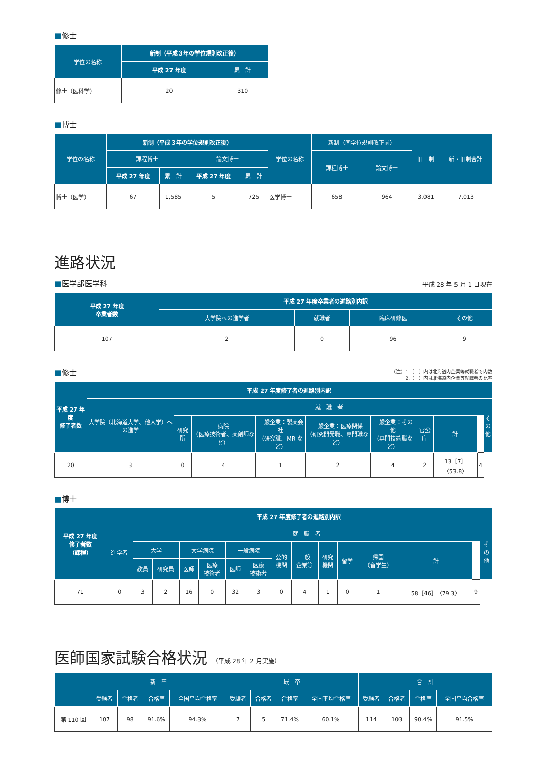■修士
| 学位の名称 | 新制（平成３年の学位規則改正後） | |
| --- | --- | --- |
| | 平成 27 年度 | 累 計 |
| 修士（医科学） | 20 | 310 |
■博士
| 学位の名称 | 新制（平成３年の学位規則改正後） | | | | 学位の名称 | 新制（同学位規則改正前） | | 旧 制 | 新・旧制合計 |
| --- | --- | --- | --- | --- | --- | --- | --- | --- | --- |
| | 課程博士 | | 論文博士 | | | 課程博士 | 論文博士 | | |
| | 平成 27 年度 | 累 計 | 平成 27 年度 | 累 計 | | | | | |
| 博士（医学） | 67 | 1,585 | 5 | 725 | 医学博士 | 658 | 964 | 3,081 | 7,013 |
進路状況
■医学部医学科
平成 28 年 5 月 1 日現在
| 平成 27 年度 卒業者数 | 平成 27 年度卒業者の進路別内訳 | | | |
| --- | --- | --- | --- | --- |
| | 大学院への進学者 | 就職者 | 臨床研修医 | その他 |
| 107 | 2 | 0 | 96 | 9 |
■修士
（注）1.［　］内は北海道内企業等就職者で内数
2.（　）内は北海道内企業等就職者の比率
| 平成 27 年度 修了者数 | 平成 27 年度修了者の進路別内訳 | | | | | | | | | |
| --- | --- | --- | --- | --- | --- | --- | --- | --- | --- | --- |
| | 大学院（北海道大学、他大学）への進学 | 就 職 者 | | | | | | | | そ の 他 |
| | | 研究所 | 病院 （医療技術者、薬剤師など） | 一般企業：製薬会社 （研究職、MR など） | 一般企業：医療関係 （研究開発職、専門職など） | 一般企業：その他 （専門技術職など） | 官公庁 | 計 | | |
| 20 | 3 | 0 | 4 | 1 | 2 | 4 | 2 | 13［7］〈53.8〉 | 4 | |
■博士
| 平成 27 年度 修了者数 （課程） | 平成 27 年度修了者の進路別内訳 | | | | | | | | | | | | | | |
| --- | --- | --- | --- | --- | --- | --- | --- | --- | --- | --- | --- | --- | --- | --- | --- |
| | 進学者 | 就 職 者 | | | | | | | | | | | | | そ の 他 |
| | | 大学 | | 大学病院 | | 一般病院 | | 公的 機関 | 一般 企業等 | 研究 機関 | 留学 | 帰国 （留学生） | 計 | | |
| | | 教員 | 研究員 | 医師 | 医療 技術者 | 医師 | 医療 技術者 | | | | | | | | |
| 71 | 0 | 3 | 2 | 16 | 0 | 32 | 3 | 0 | 4 | 1 | 0 | 1 | 58［46］〈79.3〉 | 9 | |
医師国家試験合格状況 （平成 28 年 2 月実施）
| | 新 卒 | | | | 既 卒 | | | | 合 計 | | | |
| --- | --- | --- | --- | --- | --- | --- | --- | --- | --- | --- | --- | --- |
| | 受験者 | 合格者 | 合格率 | 全国平均合格率 | 受験者 | 合格者 | 合格率 | 全国平均合格率 | 受験者 | 合格者 | 合格率 | 全国平均合格率 |
| 第 110 回 | 107 | 98 | 91.6% | 94.3% | 7 | 5 | 71.4% | 60.1% | 114 | 103 | 90.4% | 91.5% |